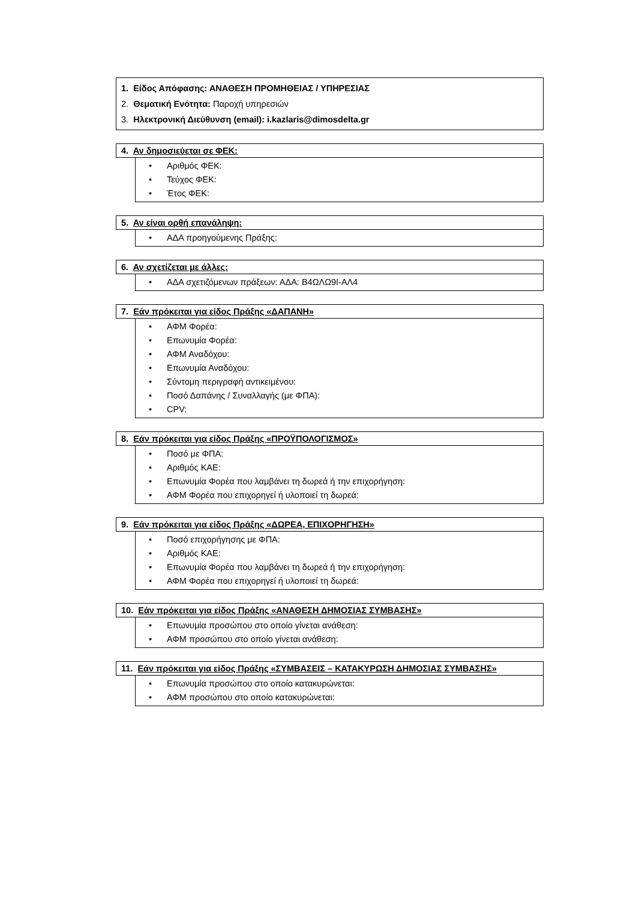1. Είδος Απόφασης: ΑΝΑΘΕΣΗ ΠΡΟΜΗΘΕΙΑΣ / ΥΠΗΡΕΣΙΑΣ
2. Θεματική Ενότητα: Παροχή υπηρεσιών
3. Ηλεκτρονική Διεύθυνση (email): i.kazlaris@dimosdelta.gr
4. Αν δημοσιεύεται σε ΦΕΚ:
• Αριθμός ΦΕΚ:
• Τεύχος ΦΕΚ:
• Έτος ΦΕΚ:
5. Αν είναι ορθή επανάληψη:
• ΑΔΑ προηγούμενης Πράξης:
6. Αν σχετίζεται με άλλες:
• ΑΔΑ σχετιζόμενων πράξεων: ΑΔΑ: Β4ΩΛΩ9Ι-ΑΛ4
7. Εάν πρόκειται για είδος Πράξης «ΔΑΠΑΝΗ»
• ΑΦΜ Φορέα:
• Επωνυμία Φορέα:
• ΑΦΜ Αναδόχου:
• Επωνυμία Αναδόχου:
• Σύντομη περιγραφή αντικειμένου:
• Ποσό Δαπάνης / Συναλλαγής (με ΦΠΑ):
• CPV:
8. Εάν πρόκειται για είδος Πράξης «ΠΡΟΫΠΟΛΟΓΙΣΜΟΣ»
• Ποσό με ΦΠΑ:
• Αριθμός ΚΑΕ:
• Επωνυμία Φορέα που λαμβάνει τη δωρεά ή την επιχορήγηση:
• ΑΦΜ Φορέα που επιχορηγεί ή υλοποιεί τη δωρεά:
9. Εάν πρόκειται για είδος Πράξης «ΔΩΡΕΑ, ΕΠΙΧΟΡΗΓΗΣΗ»
• Ποσό επιχορήγησης με ΦΠΑ:
• Αριθμός ΚΑΕ:
• Επωνυμία Φορέα που λαμβάνει τη δωρεά ή την επιχορήγηση:
• ΑΦΜ Φορέα που επιχορηγεί ή υλοποιεί τη δωρεά:
10. Εάν πρόκειται για είδος Πράξης «ΑΝΑΘΕΣΗ ΔΗΜΟΣΙΑΣ ΣΥΜΒΑΣΗΣ»
• Επωνυμία προσώπου στο οποίο γίνεται ανάθεση:
• ΑΦΜ προσώπου στο οποίο γίνεται ανάθεση:
11. Εάν πρόκειται για είδος Πράξης «ΣΥΜΒΑΣΕΙΣ – ΚΑΤΑΚΥΡΩΣΗ ΔΗΜΟΣΙΑΣ ΣΥΜΒΑΣΗΣ»
• Επωνυμία προσώπου στο οποίο κατακυρώνεται:
• ΑΦΜ προσώπου στο οποίο κατακυρώνεται: